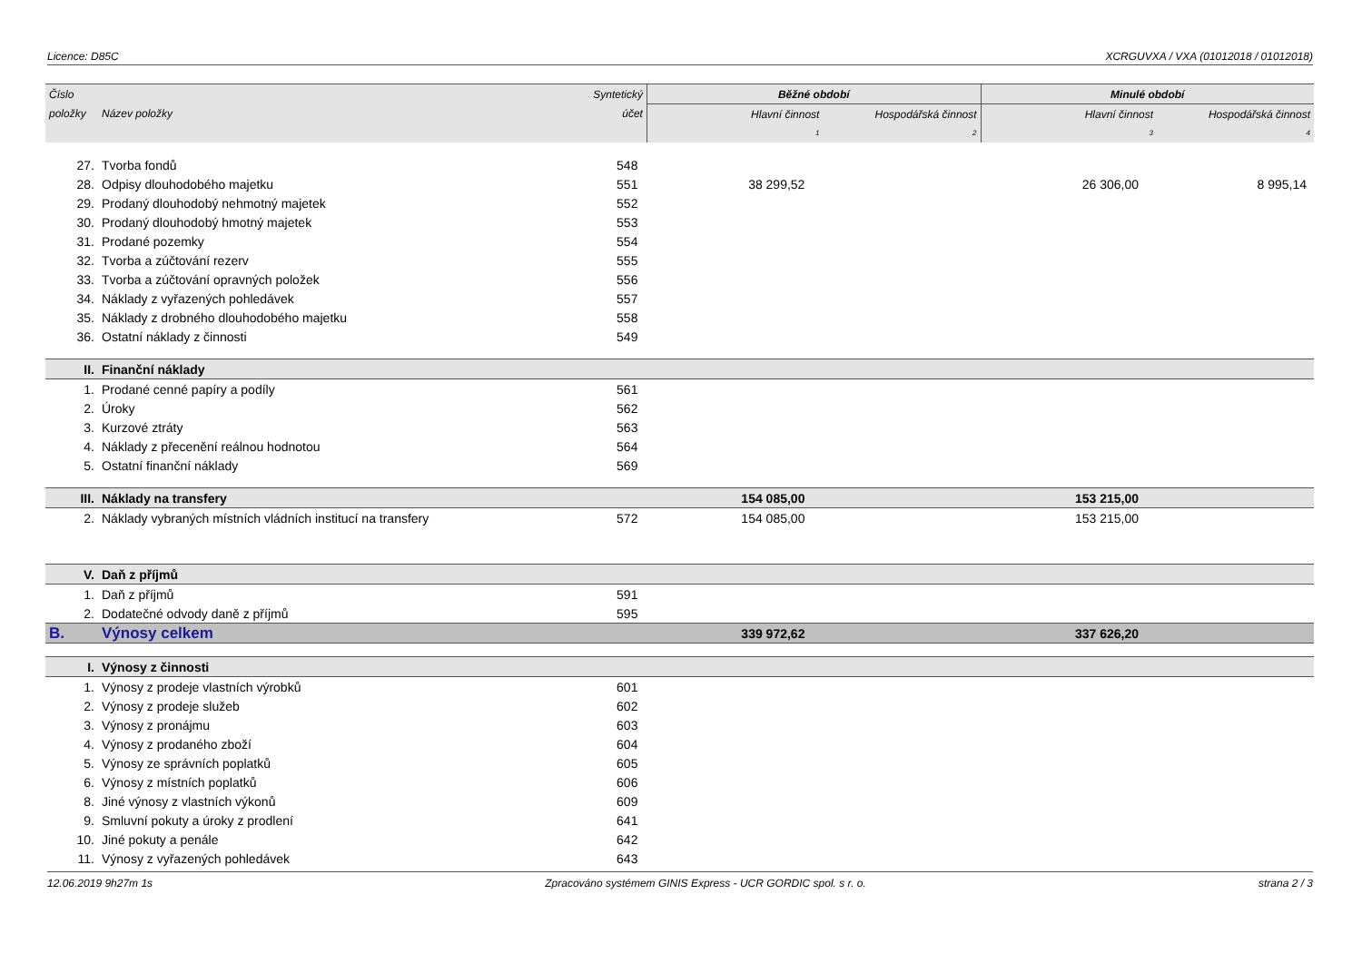Licence: D85C XCRGUVXA / VXA (01012018 / 01012018)
| Číslo | | Syntetický | Běžné období | | Minulé období | |
| --- | --- | --- | --- | --- | --- | --- |
| položky | Název položky | účet | Hlavní činnost | Hospodářská činnost | Hlavní činnost | Hospodářská činnost |
| | | | 1 | 2 | 3 | 4 |
| 27. | Tvorba fondů | 548 | | | | |
| 28. | Odpisy dlouhodobého majetku | 551 | 38 299,52 | | 26 306,00 | 8 995,14 |
| 29. | Prodaný dlouhodobý nehmotný majetek | 552 | | | | |
| 30. | Prodaný dlouhodobý hmotný majetek | 553 | | | | |
| 31. | Prodané pozemky | 554 | | | | |
| 32. | Tvorba a zúčtování rezerv | 555 | | | | |
| 33. | Tvorba a zúčtování opravných položek | 556 | | | | |
| 34. | Náklady z vyřazených pohledávek | 557 | | | | |
| 35. | Náklady z drobného dlouhodobého majetku | 558 | | | | |
| 36. | Ostatní náklady z činnosti | 549 | | | | |
| II. | Finanční náklady | | | | | |
| 1. | Prodané cenné papíry a podíly | 561 | | | | |
| 2. | Úroky | 562 | | | | |
| 3. | Kurzové ztráty | 563 | | | | |
| 4. | Náklady z přecenění reálnou hodnotou | 564 | | | | |
| 5. | Ostatní finanční náklady | 569 | | | | |
| III. | Náklady na transfery | | 154 085,00 | | 153 215,00 | |
| 2. | Náklady vybraných místních vládních institucí na transfery | 572 | 154 085,00 | | 153 215,00 | |
| V. | Daň z příjmů | | | | | |
| 1. | Daň z příjmů | 591 | | | | |
| 2. | Dodatečné odvody daně z příjmů | 595 | | | | |
| B. | Výnosy celkem | | 339 972,62 | | 337 626,20 | |
| I. | Výnosy z činnosti | | | | | |
| 1. | Výnosy z prodeje vlastních výrobků | 601 | | | | |
| 2. | Výnosy z prodeje služeb | 602 | | | | |
| 3. | Výnosy z pronájmu | 603 | | | | |
| 4. | Výnosy z prodaného zboží | 604 | | | | |
| 5. | Výnosy ze správních poplatků | 605 | | | | |
| 6. | Výnosy z místních poplatků | 606 | | | | |
| 8. | Jiné výnosy z vlastních výkonů | 609 | | | | |
| 9. | Smluvní pokuty a úroky z prodlení | 641 | | | | |
| 10. | Jiné pokuty a penále | 642 | | | | |
| 11. | Výnosy z vyřazených pohledávek | 643 | | | | |
12.06.2019 9h27m 1s Zpracováno systémem GINIS Express - UCR GORDIC spol. s r. o. strana 2 / 3